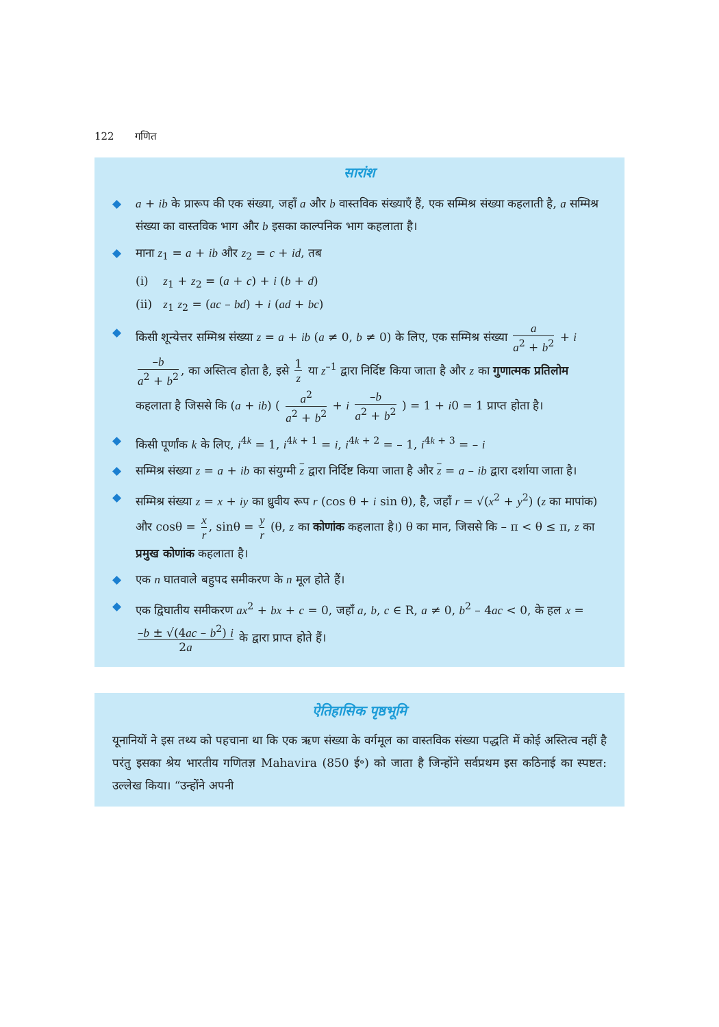122 गणित
सारांश
◆ a + ib के प्रारूप की एक संख्या, जहाँ a और b वास्तविक संख्याएँ हैं, एक सम्मिश्र संख्या कहलाती है, a सम्मिश्र संख्या का वास्तविक भाग और b इसका काल्पनिक भाग कहलाता है।
◆ माना z<sub>1</sub> = a + ib और z<sub>2</sub> = c + id, तब
(i) z<sub>1</sub> + z<sub>2</sub> = (a + c) + i (b + d)
(ii) z<sub>1</sub> z<sub>2</sub> = (ac – bd) + i (ad + bc)
◆ किसी शून्येत्तर सम्मिश्र संख्या z = a + ib (a ≠ 0, b ≠ 0) के लिए, एक सम्मिश्र संख्या a a<sup>2</sup> + b<sup>2</sup> + i –b a<sup>2</sup> + b<sup>2</sup>, का अस्तित्व होता है, इसे 1 z या z<sup>–1</sup> द्वारा निर्दिष्ट किया जाता है और z का गुणात्मक प्रतिलोम कहलाता है जिससे कि (a + ib) ( a<sup>2</sup> a<sup>2</sup> + b<sup>2</sup> + i –b a<sup>2</sup> + b<sup>2</sup> ) = 1 + i0 = 1 प्राप्त होता है।
◆ किसी पूर्णांक k के लिए, i<sup>4k</sup> = 1, i<sup>4k + 1</sup> = i, i<sup>4k + 2</sup> = – 1, i<sup>4k + 3</sup> = – i
◆ सम्मिश्र संख्या z = a + ib का संयुग्मी z द्वारा निर्दिष्ट किया जाता है और z = a – ib द्वारा दर्शाया जाता है।
◆ सम्मिश्र संख्या z = x + iy का ध्रुवीय रूप r (cos θ + i sin θ), है, जहाँ r = √(x<sup>2</sup> + y<sup>2</sup>) (z का मापांक) और cosθ = x r, sinθ = y r (θ, z का कोणांक कहलाता है।) θ का मान, जिससे कि – π < θ ≤ π, z का प्रमुख कोणांक कहलाता है।
◆ एक n घातवाले बहुपद समीकरण के n मूल होते हैं।
◆ एक द्विघातीय समीकरण ax<sup>2</sup> + bx + c = 0, जहाँ a, b, c ∈ R, a ≠ 0, b<sup>2</sup> – 4ac < 0, के हल x = –b ± √(4ac – b<sup>2</sup>) i 2a के द्वारा प्राप्त होते हैं।
ऐतिहासिक पृष्ठभूमि
यूनानियों ने इस तथ्य को पहचाना था कि एक ऋण संख्या के वर्गमूल का वास्तविक संख्या पद्धति में कोई अस्तित्व नहीं है परंतु इसका श्रेय भारतीय गणितज्ञ Mahavira (850 ई॰) को जाता है जिन्होंने सर्वप्रथम इस कठिनाई का स्पष्टत: उल्लेख किया। “उन्होंने अपनी